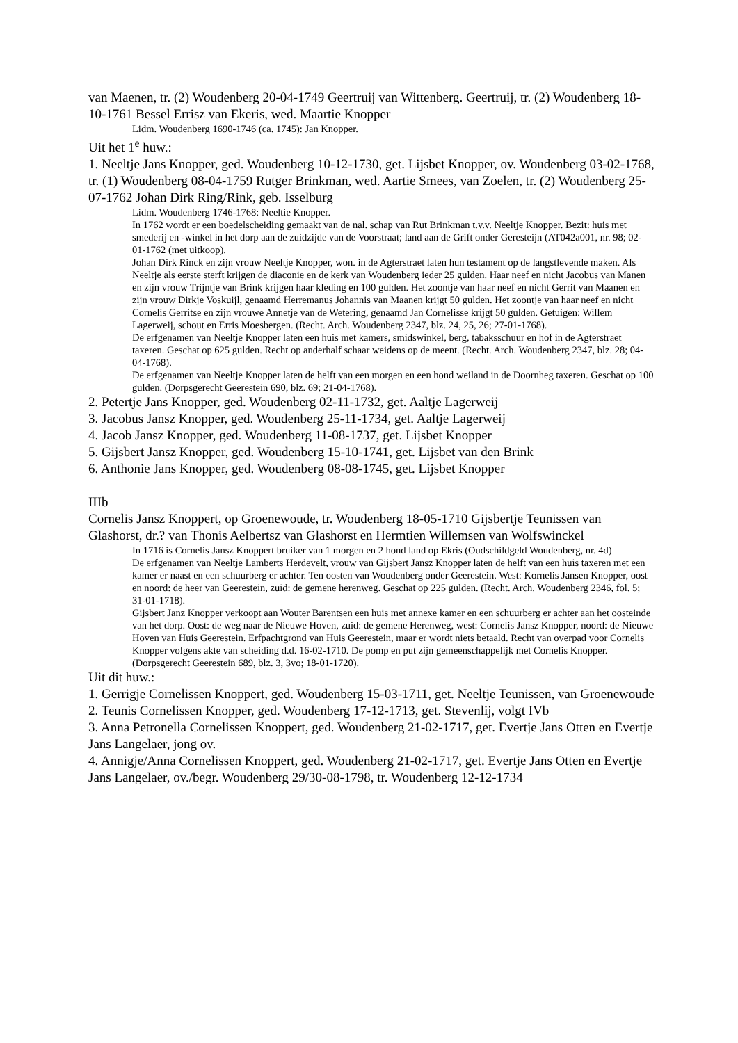van Maenen, tr. (2) Woudenberg 20-04-1749 Geertruij van Wittenberg. Geertruij, tr. (2) Woudenberg 18-10-1761 Bessel Errisz van Ekeris, wed. Maartie Knopper
Lidm. Woudenberg 1690-1746 (ca. 1745): Jan Knopper.
Uit het 1<sup>e</sup> huw.:
1. Neeltje Jans Knopper, ged. Woudenberg 10-12-1730, get. Lijsbet Knopper, ov. Woudenberg 03-02-1768, tr. (1) Woudenberg 08-04-1759 Rutger Brinkman, wed. Aartie Smees, van Zoelen, tr. (2) Woudenberg 25-07-1762 Johan Dirk Ring/Rink, geb. Isselburg
Lidm. Woudenberg 1746-1768: Neeltie Knopper.
In 1762 wordt er een boedelscheiding gemaakt van de nal. schap van Rut Brinkman t.v.v. Neeltje Knopper. Bezit: huis met smederij en -winkel in het dorp aan de zuidzijde van de Voorstraat; land aan de Grift onder Geresteijn (AT042a001, nr. 98; 02-01-1762 (met uitkoop).
Johan Dirk Rinck en zijn vrouw Neeltje Knopper, won. in de Agterstraet laten hun testament op de langstlevende maken. Als Neeltje als eerste sterft krijgen de diaconie en de kerk van Woudenberg ieder 25 gulden. Haar neef en nicht Jacobus van Manen en zijn vrouw Trijntje van Brink krijgen haar kleding en 100 gulden. Het zoontje van haar neef en nicht Gerrit van Maanen en zijn vrouw Dirkje Voskuijl, genaamd Herremanus Johannis van Maanen krijgt 50 gulden. Het zoontje van haar neef en nicht Cornelis Gerritse en zijn vrouwe Annetje van de Wetering, genaamd Jan Cornelisse krijgt 50 gulden. Getuigen: Willem Lagerweij, schout en Erris Moesbergen. (Recht. Arch. Woudenberg 2347, blz. 24, 25, 26; 27-01-1768).
De erfgenamen van Neeltje Knopper laten een huis met kamers, smidswinkel, berg, tabaksschuur en hof in de Agterstraet taxeren. Geschat op 625 gulden. Recht op anderhalf schaar weidens op de meent. (Recht. Arch. Woudenberg 2347, blz. 28; 04-04-1768).
De erfgenamen van Neeltje Knopper laten de helft van een morgen en een hond weiland in de Doornheg taxeren. Geschat op 100 gulden. (Dorpsgerecht Geerestein 690, blz. 69; 21-04-1768).
2. Petertje Jans Knopper, ged. Woudenberg 02-11-1732, get. Aaltje Lagerweij
3. Jacobus Jansz Knopper, ged. Woudenberg 25-11-1734, get. Aaltje Lagerweij
4. Jacob Jansz Knopper, ged. Woudenberg 11-08-1737, get. Lijsbet Knopper
5. Gijsbert Jansz Knopper, ged. Woudenberg 15-10-1741, get. Lijsbet van den Brink
6. Anthonie Jans Knopper, ged. Woudenberg 08-08-1745, get. Lijsbet Knopper
IIIb
Cornelis Jansz Knoppert, op Groenewoude, tr. Woudenberg 18-05-1710 Gijsbertje Teunissen van Glashorst, dr.? van Thonis Aelbertsz van Glashorst en Hermtien Willemsen van Wolfswinckel
In 1716 is Cornelis Jansz Knoppert bruiker van 1 morgen en 2 hond land op Ekris (Oudschildgeld Woudenberg, nr. 4d)
De erfgenamen van Neeltje Lamberts Herdevelt, vrouw van Gijsbert Jansz Knopper laten de helft van een huis taxeren met een kamer er naast en een schuurberg er achter. Ten oosten van Woudenberg onder Geerestein. West: Kornelis Jansen Knopper, oost en noord: de heer van Geerestein, zuid: de gemene herenweg. Geschat op 225 gulden. (Recht. Arch. Woudenberg 2346, fol. 5; 31-01-1718).
Gijsbert Janz Knopper verkoopt aan Wouter Barentsen een huis met annexe kamer en een schuurberg er achter aan het oosteinde van het dorp. Oost: de weg naar de Nieuwe Hoven, zuid: de gemene Herenweg, west: Cornelis Jansz Knopper, noord: de Nieuwe Hoven van Huis Geerestein. Erfpachtgrond van Huis Geerestein, maar er wordt niets betaald. Recht van overpad voor Cornelis Knopper volgens akte van scheiding d.d. 16-02-1710. De pomp en put zijn gemeenschappelijk met Cornelis Knopper. (Dorpsgerecht Geerestein 689, blz. 3, 3vo; 18-01-1720).
Uit dit huw.:
1. Gerrigje Cornelissen Knoppert, ged. Woudenberg 15-03-1711, get. Neeltje Teunissen, van Groenewoude
2. Teunis Cornelissen Knopper, ged. Woudenberg 17-12-1713, get. Stevenlij, volgt IVb
3. Anna Petronella Cornelissen Knoppert, ged. Woudenberg 21-02-1717, get. Evertje Jans Otten en Evertje Jans Langelaer, jong ov.
4. Annigje/Anna Cornelissen Knoppert, ged. Woudenberg 21-02-1717, get. Evertje Jans Otten en Evertje Jans Langelaer, ov./begr. Woudenberg 29/30-08-1798, tr. Woudenberg 12-12-1734